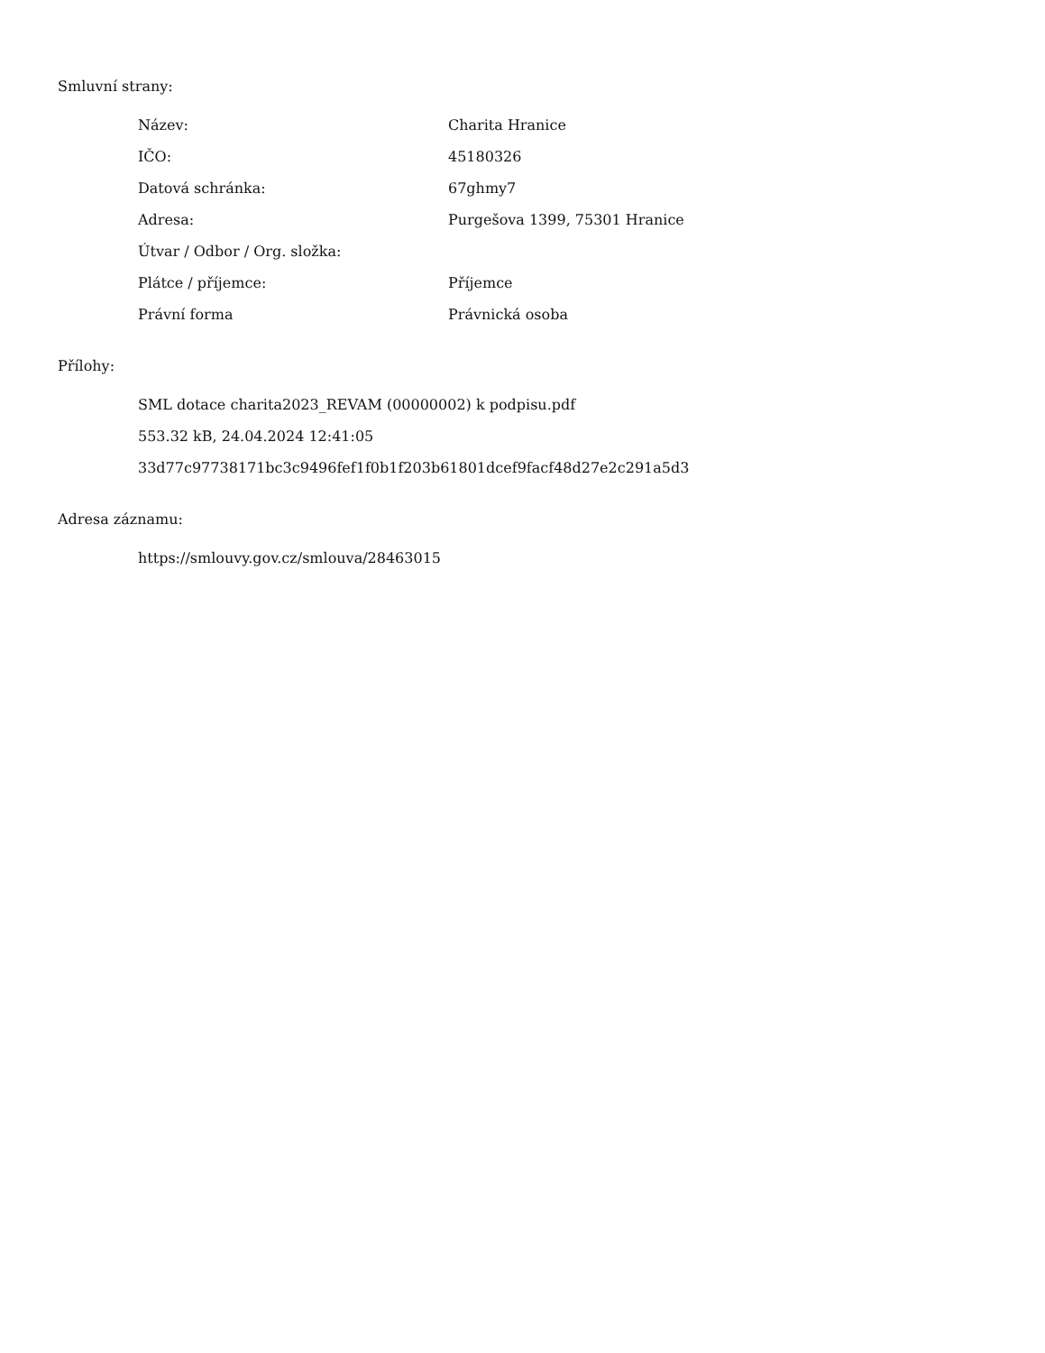Smluvní strany:
| Název: | Charita Hranice |
| IČO: | 45180326 |
| Datová schránka: | 67ghmy7 |
| Adresa: | Purgešova 1399, 75301 Hranice |
| Útvar / Odbor / Org. složka: | |
| Plátce / příjemce: | Příjemce |
| Právní forma | Právnická osoba |
Přílohy:
SML dotace charita2023_REVAM (00000002) k podpisu.pdf
553.32 kB, 24.04.2024 12:41:05
33d77c97738171bc3c9496fef1f0b1f203b61801dcef9facf48d27e2c291a5d3
Adresa záznamu:
https://smlouvy.gov.cz/smlouva/28463015